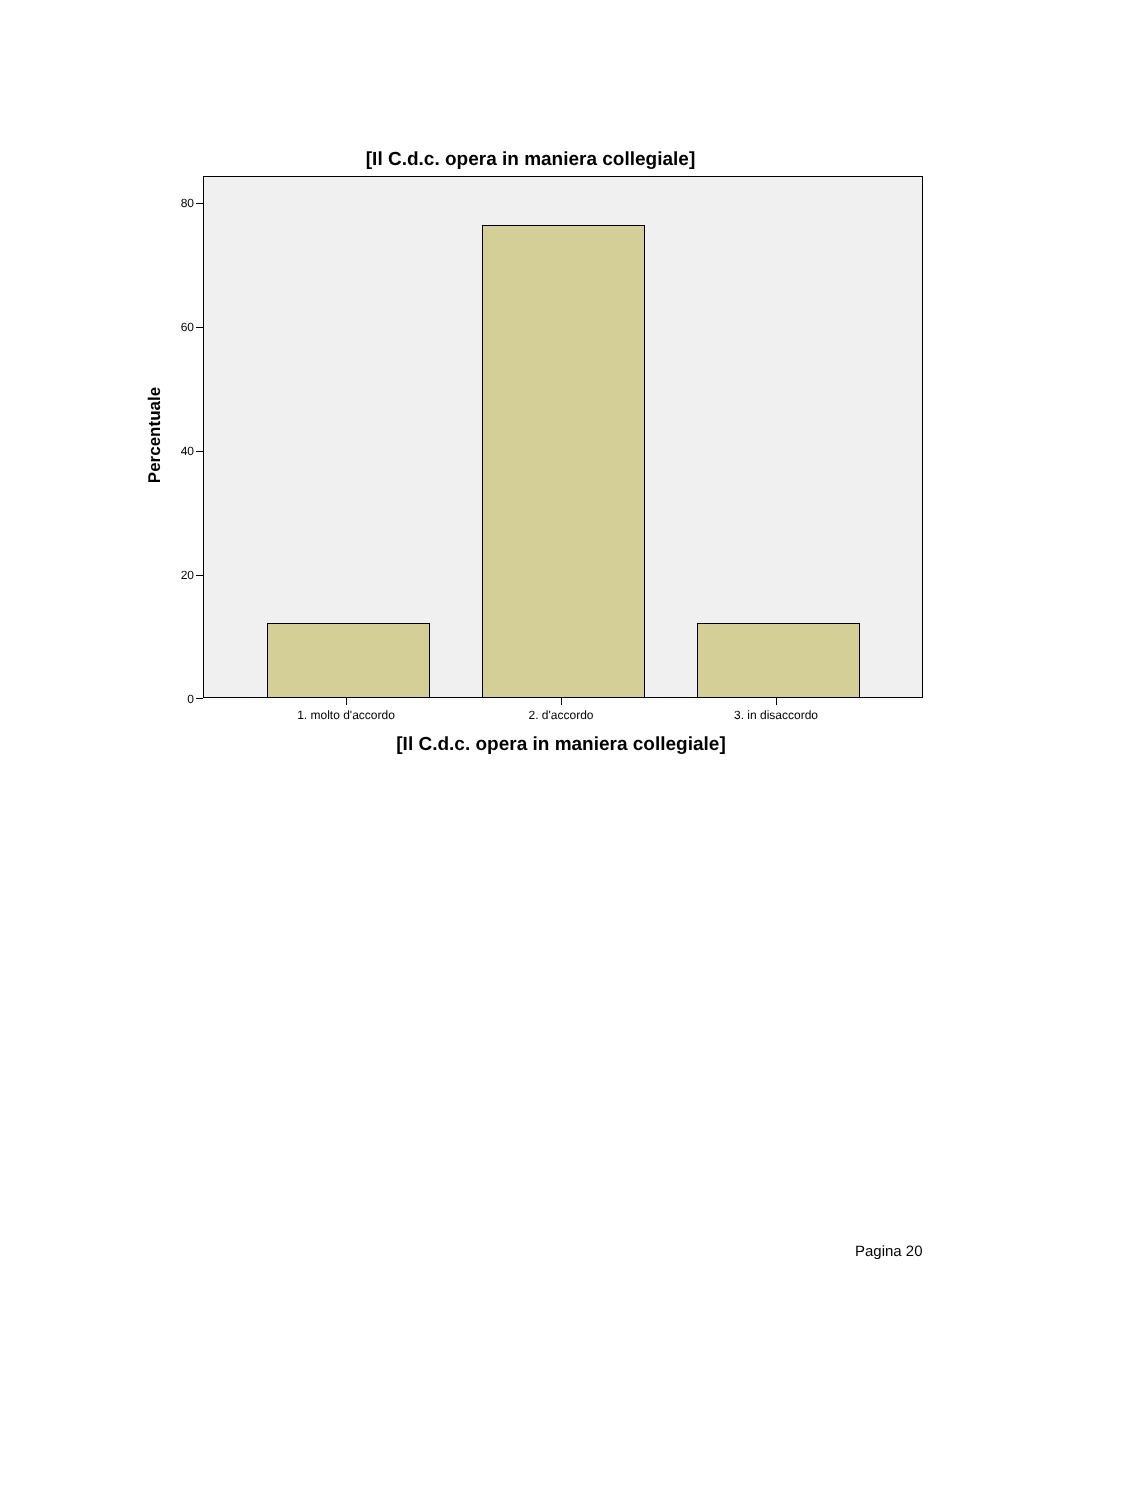[Il C.d.c. opera in maniera collegiale]
Percentuale
80
60
40
20
0
1. molto d'accordo 2. d'accordo 3. in disaccordo
[Il C.d.c. opera in maniera collegiale]
Pagina 20